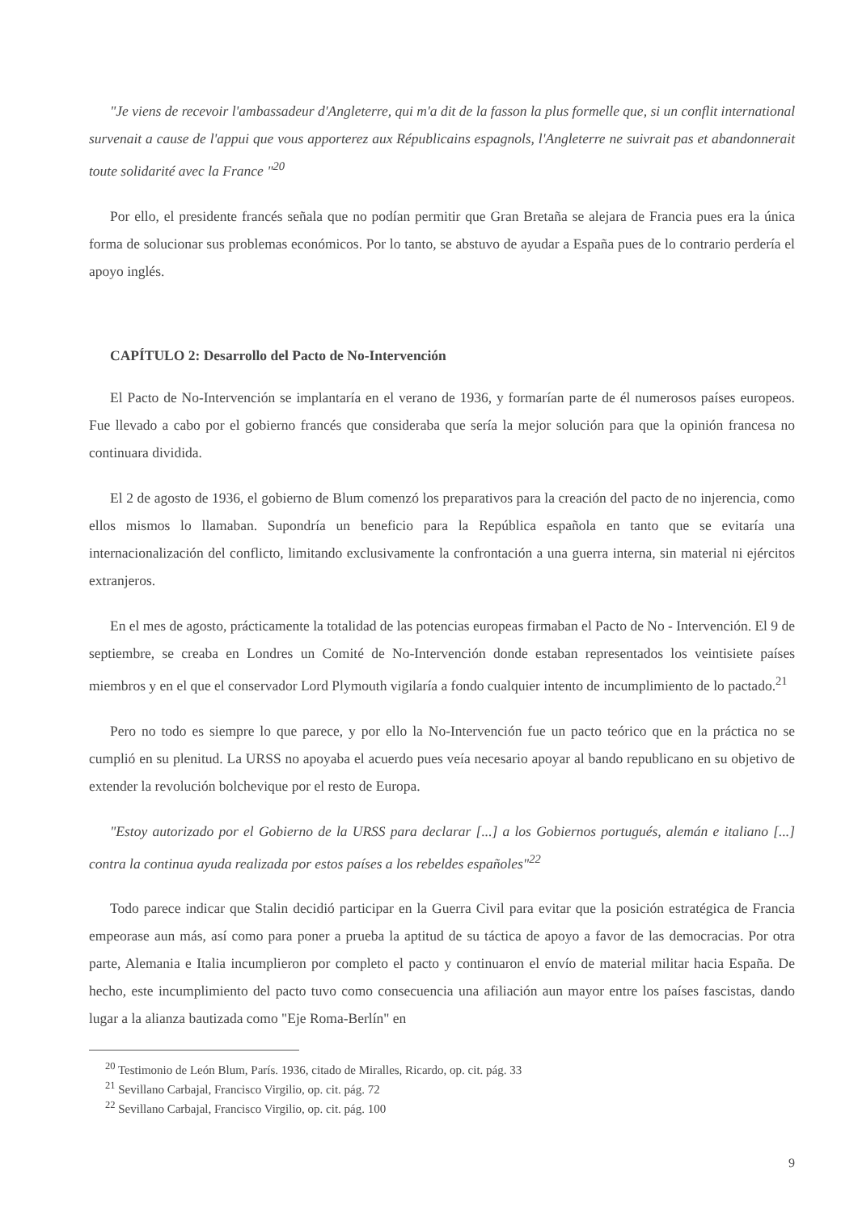"Je viens de recevoir l'ambassadeur d'Angleterre, qui m'a dit de la fasson la plus formelle que, si un conflit international survenait a cause de l'appui que vous apporterez aux Républicains espagnols, l'Angleterre ne suivrait pas et abandonnerait toute solidarité avec la France "<sup>20</sup>
Por ello, el presidente francés señala que no podían permitir que Gran Bretaña se alejara de Francia pues era la única forma de solucionar sus problemas económicos. Por lo tanto, se abstuvo de ayudar a España pues de lo contrario perdería el apoyo inglés.
CAPÍTULO 2: Desarrollo del Pacto de No-Intervención
El Pacto de No-Intervención se implantaría en el verano de 1936, y formarían parte de él numerosos países europeos. Fue llevado a cabo por el gobierno francés que consideraba que sería la mejor solución para que la opinión francesa no continuara dividida.
El 2 de agosto de 1936, el gobierno de Blum comenzó los preparativos para la creación del pacto de no injerencia, como ellos mismos lo llamaban. Supondría un beneficio para la República española en tanto que se evitaría una internacionalización del conflicto, limitando exclusivamente la confrontación a una guerra interna, sin material ni ejércitos extranjeros.
En el mes de agosto, prácticamente la totalidad de las potencias europeas firmaban el Pacto de No - Intervención. El 9 de septiembre, se creaba en Londres un Comité de No-Intervención donde estaban representados los veintisiete países miembros y en el que el conservador Lord Plymouth vigilaría a fondo cualquier intento de incumplimiento de lo pactado.<sup>21</sup>
Pero no todo es siempre lo que parece, y por ello la No-Intervención fue un pacto teórico que en la práctica no se cumplió en su plenitud. La URSS no apoyaba el acuerdo pues veía necesario apoyar al bando republicano en su objetivo de extender la revolución bolchevique por el resto de Europa.
"Estoy autorizado por el Gobierno de la URSS para declarar [...] a los Gobiernos portugués, alemán e italiano [...] contra la continua ayuda realizada por estos países a los rebeldes españoles"<sup>22</sup>
Todo parece indicar que Stalin decidió participar en la Guerra Civil para evitar que la posición estratégica de Francia empeorase aun más, así como para poner a prueba la aptitud de su táctica de apoyo a favor de las democracias. Por otra parte, Alemania e Italia incumplieron por completo el pacto y continuaron el envío de material militar hacia España. De hecho, este incumplimiento del pacto tuvo como consecuencia una afiliación aun mayor entre los países fascistas, dando lugar a la alianza bautizada como "Eje Roma-Berlín" en
<sup>20</sup> Testimonio de León Blum, París. 1936, citado de Miralles, Ricardo, op. cit. pág. 33
<sup>21</sup> Sevillano Carbajal, Francisco Virgilio, op. cit. pág. 72
<sup>22</sup> Sevillano Carbajal, Francisco Virgilio, op. cit. pág. 100
9